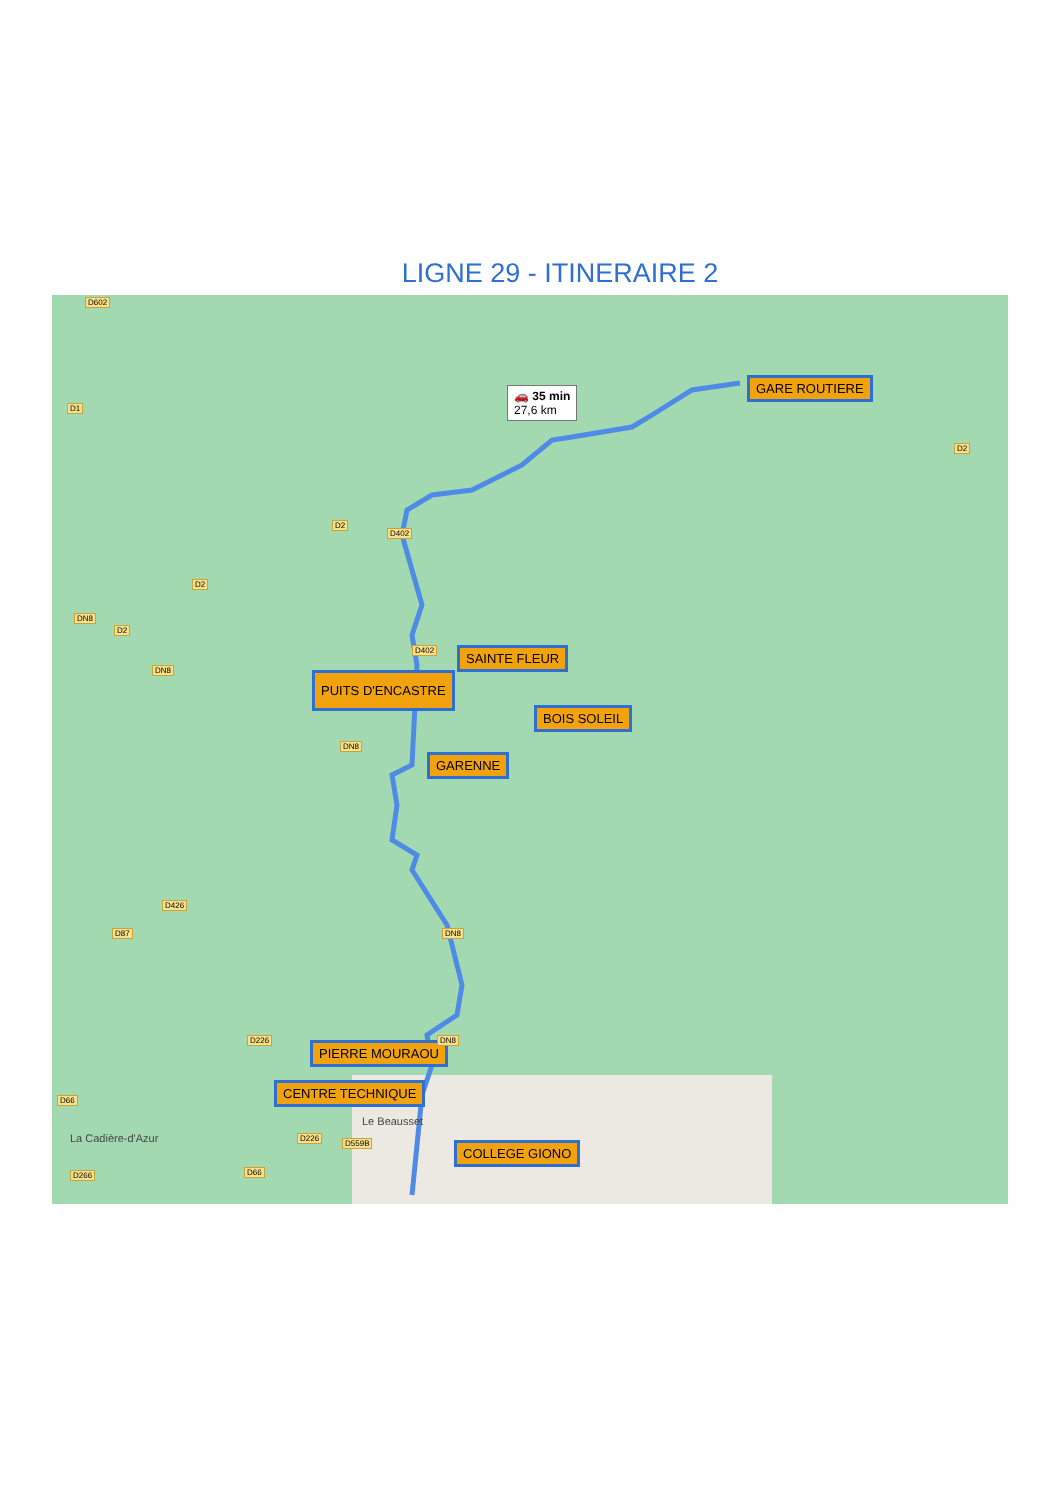LIGNE 29 - ITINERAIRE 2
🚗 35 min
27,6 km
GARE ROUTIERE
SAINTE FLEUR
PUITS D'ENCASTRE
BOIS SOLEIL
GARENNE
PIERRE MOURAOU
CENTRE TECHNIQUE
COLLEGE GIONO
D602
D1
D2
D2
D402
D2
DN8
D2
D402
DN8
DN8
D426
D87 DN8
D226 DN8
D66
D226
D559B
D266 D66
Le Beausset
La Cadière-d'Azur